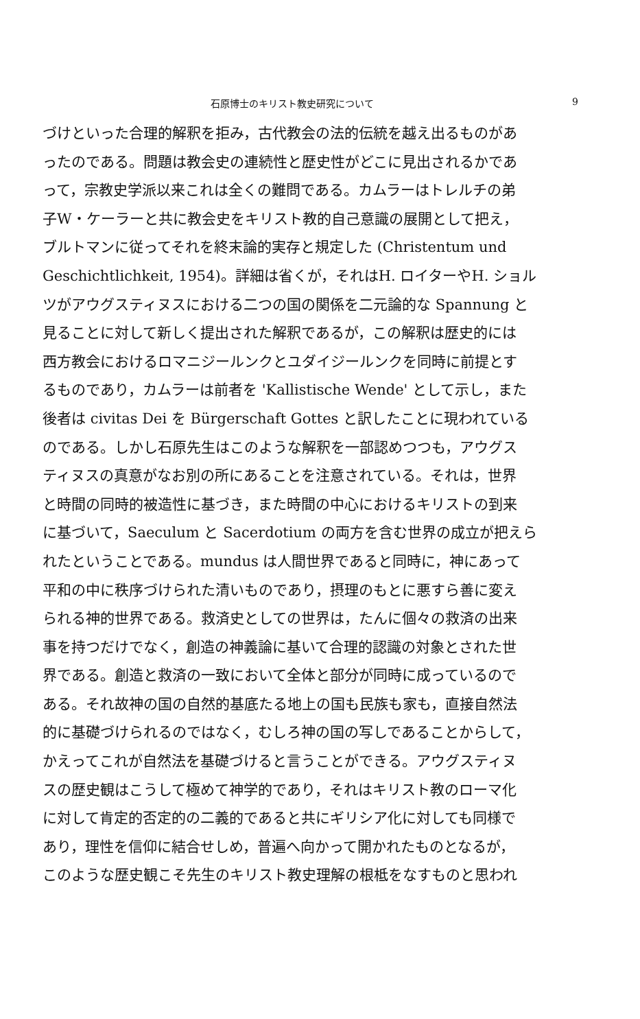石原博士のキリスト教史研究について 9
づけといった合理的解釈を拒み，古代教会の法的伝統を越え出るものがあ
ったのである。問題は教会史の連続性と歴史性がどこに見出されるかであ
って，宗教史学派以来これは全くの難問である。カムラーはトレルチの弟
子W・ケーラーと共に教会史をキリスト教的自己意識の展開として把え，
ブルトマンに従ってそれを終末論的実存と規定した (Christentum und
Geschichtlichkeit, 1954)。詳細は省くが，それはH. ロイターやH. ショル
ツがアウグスティヌスにおける二つの国の関係を二元論的な Spannung と
見ることに対して新しく提出された解釈であるが，この解釈は歴史的には
西方教会におけるロマニジールンクとユダイジールンクを同時に前提とす
るものであり，カムラーは前者を 'Kallistische Wende' として示し，また
後者は civitas Dei を Bürgerschaft Gottes と訳したことに現われている
のである。しかし石原先生はこのような解釈を一部認めつつも，アウグス
ティヌスの真意がなお別の所にあることを注意されている。それは，世界
と時間の同時的被造性に基づき，また時間の中心におけるキリストの到来
に基づいて，Saeculum と Sacerdotium の両方を含む世界の成立が把えら
れたということである。mundus は人間世界であると同時に，神にあって
平和の中に秩序づけられた清いものであり，摂理のもとに悪すら善に変え
られる神的世界である。救済史としての世界は，たんに個々の救済の出来
事を持つだけでなく，創造の神義論に基いて合理的認識の対象とされた世
界である。創造と救済の一致において全体と部分が同時に成っているので
ある。それ故神の国の自然的基底たる地上の国も民族も家も，直接自然法
的に基礎づけられるのではなく，むしろ神の国の写しであることからして，
かえってこれが自然法を基礎づけると言うことができる。アウグスティヌ
スの歴史観はこうして極めて神学的であり，それはキリスト教のローマ化
に対して肯定的否定的の二義的であると共にギリシア化に対しても同様で
あり，理性を信仰に結合せしめ，普遍へ向かって開かれたものとなるが，
このような歴史観こそ先生のキリスト教史理解の根柢をなすものと思われ